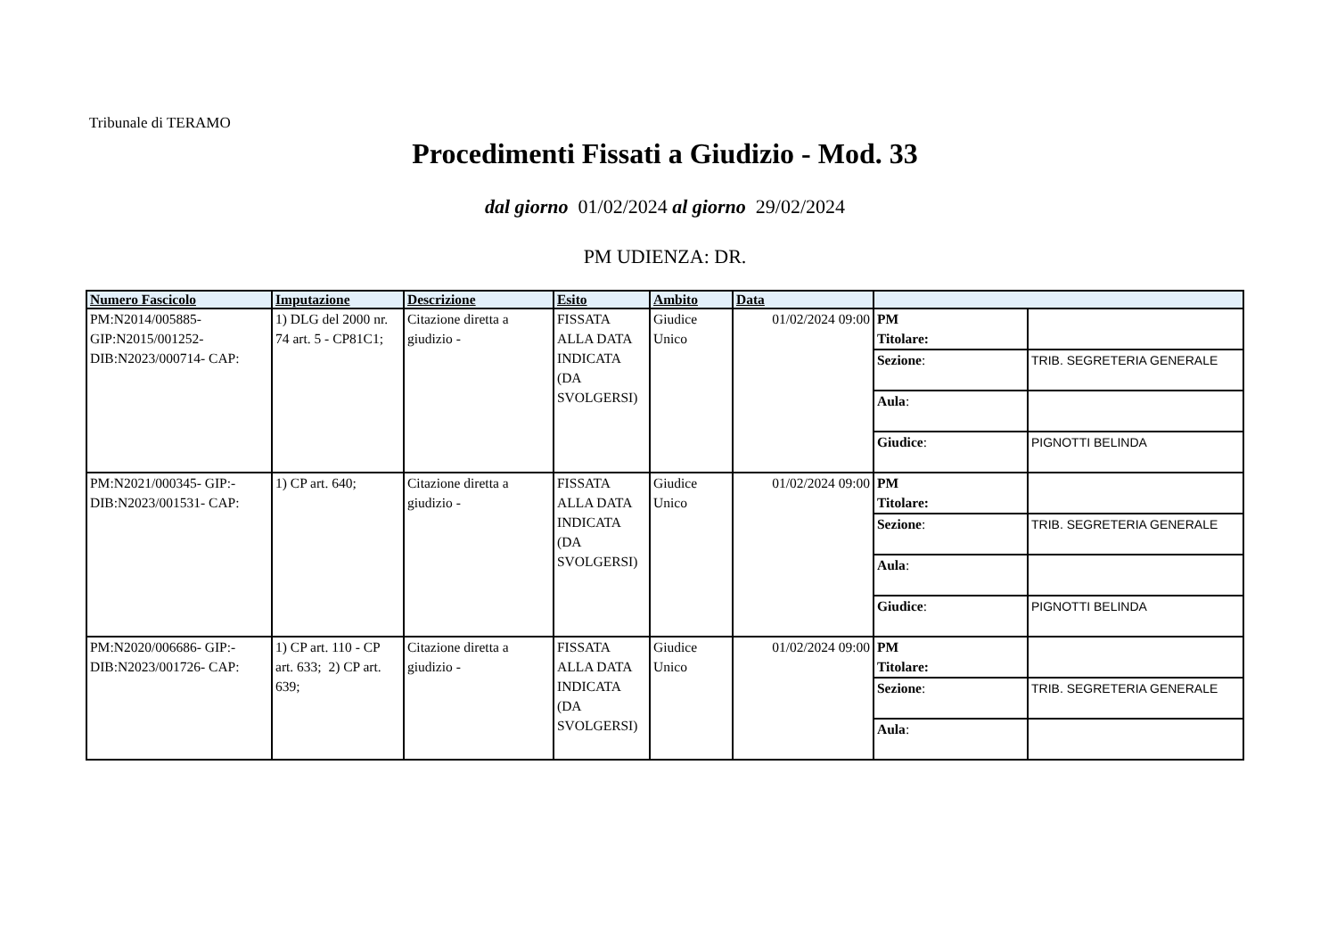Tribunale di TERAMO
Procedimenti Fissati a Giudizio - Mod. 33
dal giorno 01/02/2024 al giorno 29/02/2024
PM UDIENZA: DR.
| Numero Fascicolo | Imputazione | Descrizione | Esito | Ambito | Data | | |
| --- | --- | --- | --- | --- | --- | --- | --- |
| PM:N2014/005885- GIP:N2015/001252- DIB:N2023/000714- CAP: | 1) DLG del 2000 nr. 74 art. 5 - CP81C1; | Citazione diretta a giudizio - | FISSATA ALLA DATA INDICATA (DA SVOLGERSI) | Giudice Unico | 01/02/2024 09:00 | PM Titolare: | |
| | | | | | | Sezione : | TRIB. SEGRETERIA GENERALE |
| | | | | | | Aula : | |
| | | | | | | Giudice : | PIGNOTTI BELINDA |
| PM:N2021/000345- GIP:- DIB:N2023/001531- CAP: | 1) CP art. 640; | Citazione diretta a giudizio - | FISSATA ALLA DATA INDICATA (DA SVOLGERSI) | Giudice Unico | 01/02/2024 09:00 | PM Titolare: | |
| | | | | | | Sezione : | TRIB. SEGRETERIA GENERALE |
| | | | | | | Aula : | |
| | | | | | | Giudice : | PIGNOTTI BELINDA |
| PM:N2020/006686- GIP:- DIB:N2023/001726- CAP: | 1) CP art. 110 - CP art. 633; 2) CP art. 639; | Citazione diretta a giudizio - | FISSATA ALLA DATA INDICATA (DA SVOLGERSI) | Giudice Unico | 01/02/2024 09:00 | PM Titolare: | |
| | | | | | | Sezione : | TRIB. SEGRETERIA GENERALE |
| | | | | | | Aula : | |